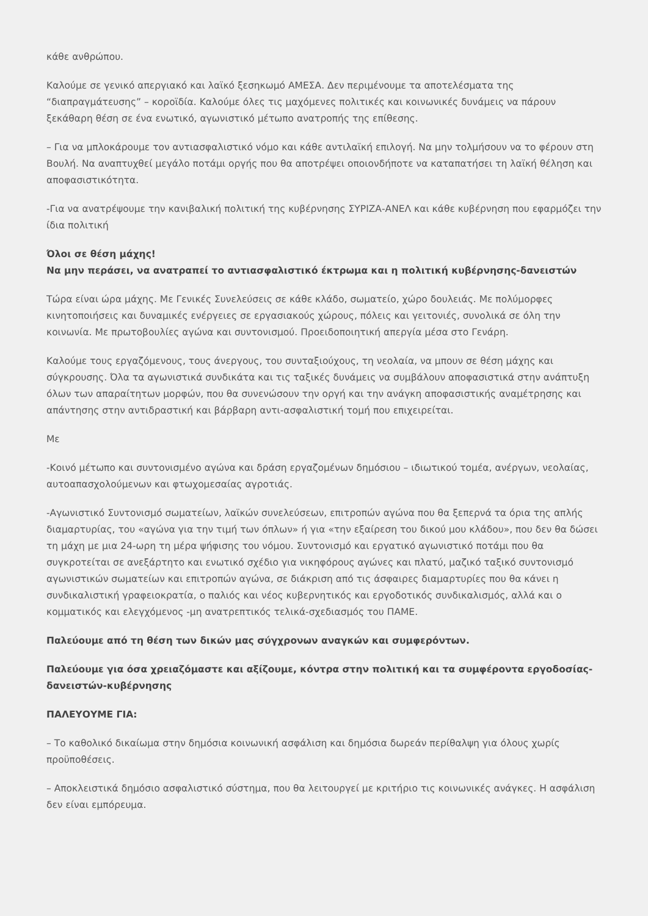κάθε ανθρώπου.
Καλούμε σε γενικό απεργιακό και λαϊκό ξεσηκωμό ΑΜΕΣΑ. Δεν περιμένουμε τα αποτελέσματα της “διαπραγμάτευσης” – κοροϊδία. Καλούμε όλες τις μαχόμενες πολιτικές και κοινωνικές δυνάμεις να πάρουν ξεκάθαρη θέση σε ένα ενωτικό, αγωνιστικό μέτωπο ανατροπής της επίθεσης.
– Για να μπλοκάρουμε τον αντιασφαλιστικό νόμο και κάθε αντιλαϊκή επιλογή. Να μην τολμήσουν να το φέρουν στη Βουλή. Να αναπτυχθεί μεγάλο ποτάμι οργής που θα αποτρέψει οποιονδήποτε να καταπατήσει τη λαϊκή θέληση και αποφασιστικότητα.
-Για να ανατρέψουμε την κανιβαλική πολιτική της κυβέρνησης ΣΥΡΙΖΑ-ΑΝΕΛ και κάθε κυβέρνηση που εφαρμόζει την ίδια πολιτική
Όλοι σε θέση μάχης!
Να μην περάσει, να ανατραπεί το αντιασφαλιστικό έκτρωμα και η πολιτική κυβέρνησης-δανειστών
Τώρα είναι ώρα μάχης. Με Γενικές Συνελεύσεις σε κάθε κλάδο, σωματείο, χώρο δουλειάς. Με πολύμορφες κινητοποιήσεις και δυναμικές ενέργειες σε εργασιακούς χώρους, πόλεις και γειτονιές, συνολικά σε όλη την κοινωνία. Με πρωτοβουλίες αγώνα και συντονισμού. Προειδοποιητική απεργία μέσα στο Γενάρη.
Καλούμε τους εργαζόμενους, τους άνεργους, του συνταξιούχους, τη νεολαία, να μπουν σε θέση μάχης και σύγκρουσης. Όλα τα αγωνιστικά συνδικάτα και τις ταξικές δυνάμεις να συμβάλουν αποφασιστικά στην ανάπτυξη όλων των απαραίτητων μορφών, που θα συνενώσουν την οργή και την ανάγκη αποφασιστικής αναμέτρησης και απάντησης στην αντιδραστική και βάρβαρη αντι-ασφαλιστική τομή που επιχειρείται.
Με
-Κοινό μέτωπο και συντονισμένο αγώνα και δράση εργαζομένων δημόσιου – ιδιωτικού τομέα, ανέργων, νεολαίας, αυτοαπασχολούμενων και φτωχομεσαίας αγροτιάς.
-Αγωνιστικό Συντονισμό σωματείων, λαϊκών συνελεύσεων, επιτροπών αγώνα που θα ξεπερνά τα όρια της απλής διαμαρτυρίας, του «αγώνα για την τιμή των όπλων» ή για «την εξαίρεση του δικού μου κλάδου», που δεν θα δώσει τη μάχη με μια 24-ωρη τη μέρα ψήφισης του νόμου. Συντονισμό και εργατικό αγωνιστικό ποτάμι που θα συγκροτείται σε ανεξάρτητο και ενωτικό σχέδιο για νικηφόρους αγώνες και πλατύ, μαζικό ταξικό συντονισμό αγωνιστικών σωματείων και επιτροπών αγώνα, σε διάκριση από τις άσφαιρες διαμαρτυρίες που θα κάνει η συνδικαλιστική γραφειοκρατία, ο παλιός και νέος κυβερνητικός και εργοδοτικός συνδικαλισμός, αλλά και ο κομματικός και ελεγχόμενος -μη ανατρεπτικός τελικά-σχεδιασμός του ΠΑΜΕ.
Παλεύουμε από τη θέση των δικών μας σύγχρονων αναγκών και συμφερόντων.
Παλεύουμε για όσα χρειαζόμαστε και αξίζουμε, κόντρα στην πολιτική και τα συμφέροντα εργοδοσίας-δανειστών-κυβέρνησης
ΠΑΛΕΥΟΥΜΕ ΓΙΑ:
– Το καθολικό δικαίωμα στην δημόσια κοινωνική ασφάλιση και δημόσια δωρεάν περίθαλψη για όλους χωρίς προϋποθέσεις.
– Αποκλειστικά δημόσιο ασφαλιστικό σύστημα, που θα λειτουργεί με κριτήριο τις κοινωνικές ανάγκες. Η ασφάλιση δεν είναι εμπόρευμα.